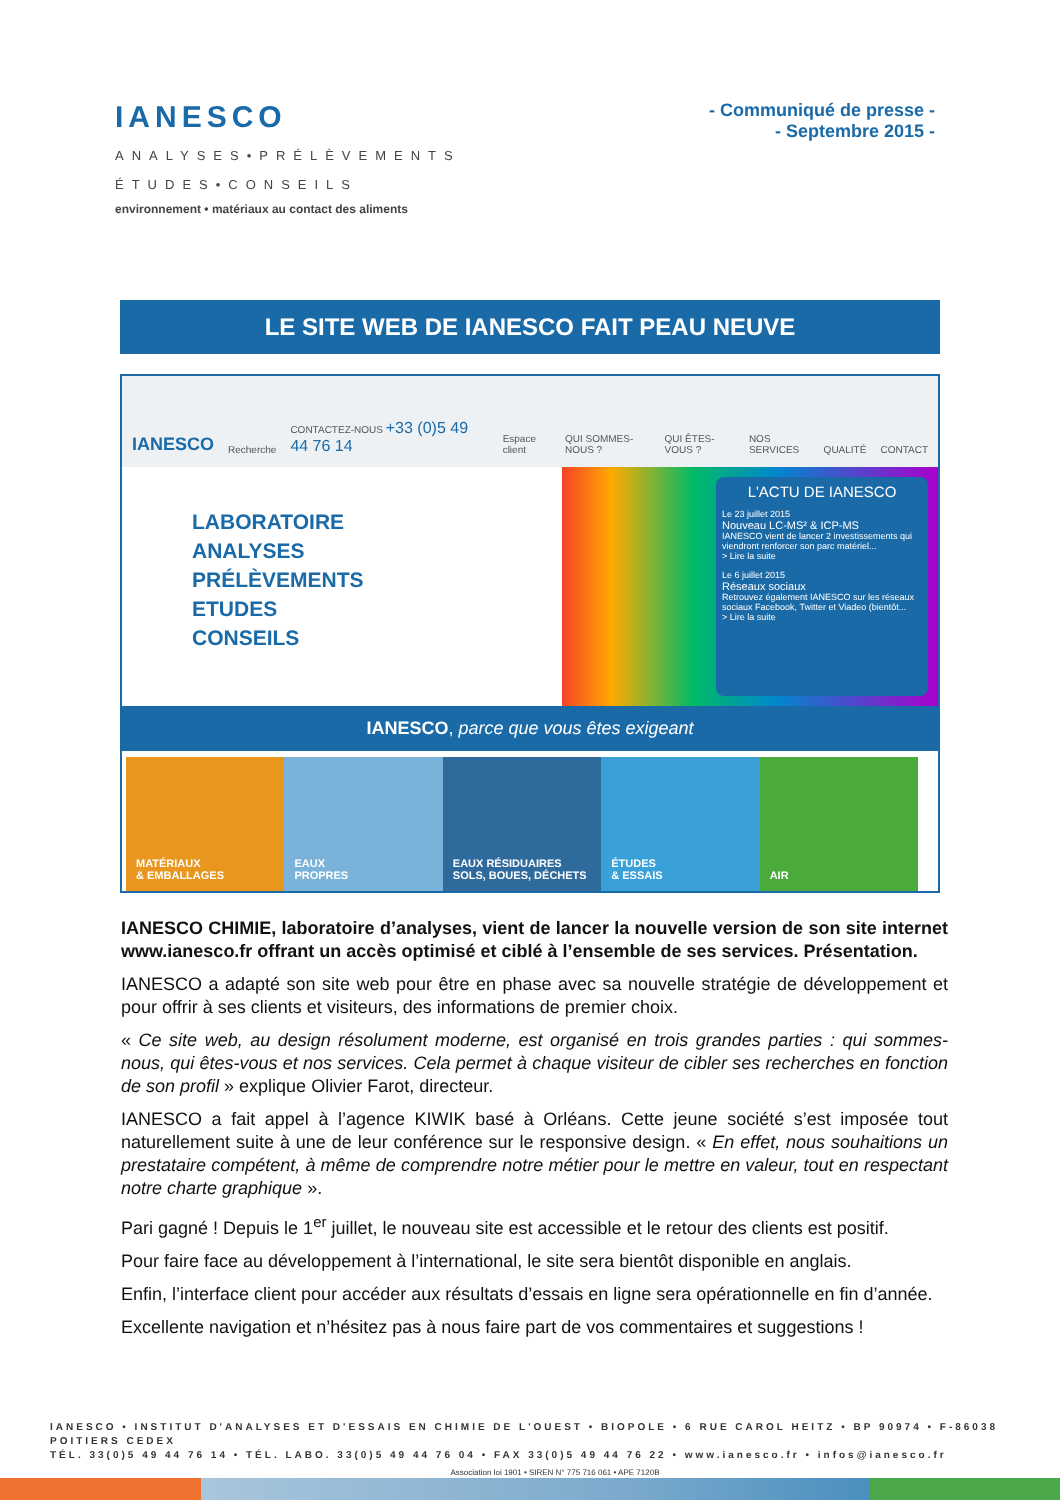IANESCO
ANALYSES•PRÉLÈVEMENTS
ÉTUDES•CONSEILS
environnement • matériaux au contact des aliments
- Communiqué de presse -
- Septembre 2015 -
LE SITE WEB DE IANESCO FAIT PEAU NEUVE
IANESCO Recherche CONTACTEZ-NOUS +33 (0)5 49 44 76 14 Espace client QUI SOMMES-NOUS ? QUI ÊTES-VOUS ? NOS SERVICES QUALITÉ CONTACT
LABORATOIRE
ANALYSES
PRÉLÈVEMENTS
ETUDES
CONSEILS
L'ACTU DE IANESCO
Le 23 juillet 2015
Nouveau LC-MS² & ICP-MS
IANESCO vient de lancer 2 investissements qui viendront renforcer son parc matériel...
> Lire la suite
Le 6 juillet 2015
Réseaux sociaux
Retrouvez également IANESCO sur les réseaux sociaux Facebook, Twitter et Viadeo (bientôt...
> Lire la suite
IANESCO, parce que vous êtes exigeant
MATÉRIAUX
& EMBALLAGES
EAUX
PROPRES
EAUX RÉSIDUAIRES
SOLS, BOUES, DÉCHETS
ÉTUDES
& ESSAIS
AIR
IANESCO CHIMIE, laboratoire d’analyses, vient de lancer la nouvelle version de son site internet www.ianesco.fr offrant un accès optimisé et ciblé à l’ensemble de ses services. Présentation.
IANESCO a adapté son site web pour être en phase avec sa nouvelle stratégie de développement et pour offrir à ses clients et visiteurs, des informations de premier choix.
« Ce site web, au design résolument moderne, est organisé en trois grandes parties : qui sommes-nous, qui êtes-vous et nos services. Cela permet à chaque visiteur de cibler ses recherches en fonction de son profil » explique Olivier Farot, directeur.
IANESCO a fait appel à l’agence KIWIK basé à Orléans. Cette jeune société s’est imposée tout naturellement suite à une de leur conférence sur le responsive design. « En effet, nous souhaitions un prestataire compétent, à même de comprendre notre métier pour le mettre en valeur, tout en respectant notre charte graphique ».
Pari gagné ! Depuis le 1<sup>er</sup> juillet, le nouveau site est accessible et le retour des clients est positif.
Pour faire face au développement à l’international, le site sera bientôt disponible en anglais.
Enfin, l’interface client pour accéder aux résultats d’essais en ligne sera opérationnelle en fin d’année.
Excellente navigation et n’hésitez pas à nous faire part de vos commentaires et suggestions !
IANESCO • INSTITUT D'ANALYSES ET D'ESSAIS EN CHIMIE DE L'OUEST • BIOPOLE • 6 RUE CAROL HEITZ • BP 90974 • F-86038 POITIERS CEDEX
TÉL. 33(0)5 49 44 76 14 • TÉL. LABO. 33(0)5 49 44 76 04 • FAX 33(0)5 49 44 76 22 • www.ianesco.fr • infos@ianesco.fr
Association loi 1901 • SIREN N° 775 716 061 • APE 7120B